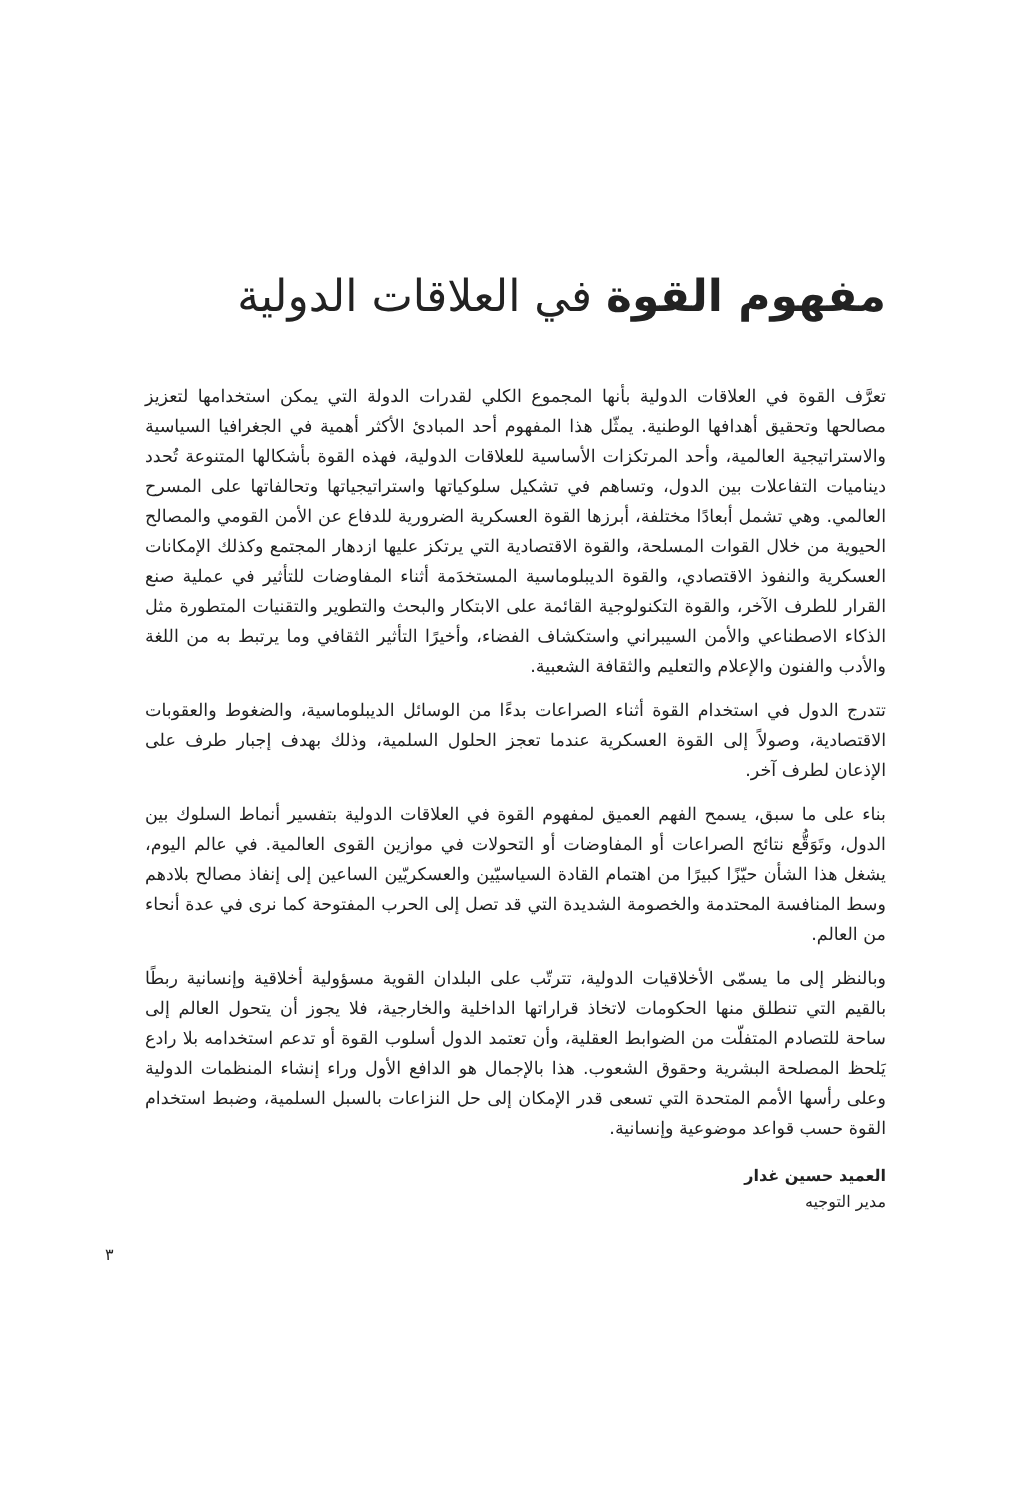مفهوم القوة في العلاقات الدولية
تعرَّف القوة في العلاقات الدولية بأنها المجموع الكلي لقدرات الدولة التي يمكن استخدامها لتعزيز مصالحها وتحقيق أهدافها الوطنية. يمثّل هذا المفهوم أحد المبادئ الأكثر أهمية في الجغرافيا السياسية والاستراتيجية العالمية، وأحد المرتكزات الأساسية للعلاقات الدولية، فهذه القوة بأشكالها المتنوعة تُحدد ديناميات التفاعلات بين الدول، وتساهم في تشكيل سلوكياتها واستراتيجياتها وتحالفاتها على المسرح العالمي. وهي تشمل أبعادًا مختلفة، أبرزها القوة العسكرية الضرورية للدفاع عن الأمن القومي والمصالح الحيوية من خلال القوات المسلحة، والقوة الاقتصادية التي يرتكز عليها ازدهار المجتمع وكذلك الإمكانات العسكرية والنفوذ الاقتصادي، والقوة الديبلوماسية المستخدَمة أثناء المفاوضات للتأثير في عملية صنع القرار للطرف الآخر، والقوة التكنولوجية القائمة على الابتكار والبحث والتطوير والتقنيات المتطورة مثل الذكاء الاصطناعي والأمن السيبراني واستكشاف الفضاء، وأخيرًا التأثير الثقافي وما يرتبط به من اللغة والأدب والفنون والإعلام والتعليم والثقافة الشعبية.
تتدرج الدول في استخدام القوة أثناء الصراعات بدءًا من الوسائل الديبلوماسية، والضغوط والعقوبات الاقتصادية، وصولاً إلى القوة العسكرية عندما تعجز الحلول السلمية، وذلك بهدف إجبار طرف على الإذعان لطرف آخر.
بناء على ما سبق، يسمح الفهم العميق لمفهوم القوة في العلاقات الدولية بتفسير أنماط السلوك بين الدول، وتَوَقُّع نتائج الصراعات أو المفاوضات أو التحولات في موازين القوى العالمية. في عالم اليوم، يشغل هذا الشأن حيّزًا كبيرًا من اهتمام القادة السياسيّين والعسكريّين الساعين إلى إنفاذ مصالح بلادهم وسط المنافسة المحتدمة والخصومة الشديدة التي قد تصل إلى الحرب المفتوحة كما نرى في عدة أنحاء من العالم.
وبالنظر إلى ما يسمّى الأخلاقيات الدولية، تترتّب على البلدان القوية مسؤولية أخلاقية وإنسانية ربطًا بالقيم التي تنطلق منها الحكومات لاتخاذ قراراتها الداخلية والخارجية، فلا يجوز أن يتحول العالم إلى ساحة للتصادم المتفلّت من الضوابط العقلية، وأن تعتمد الدول أسلوب القوة أو تدعم استخدامه بلا رادع يَلحظ المصلحة البشرية وحقوق الشعوب. هذا بالإجمال هو الدافع الأول وراء إنشاء المنظمات الدولية وعلى رأسها الأمم المتحدة التي تسعى قدر الإمكان إلى حل النزاعات بالسبل السلمية، وضبط استخدام القوة حسب قواعد موضوعية وإنسانية.
العميد حسين غدار
مدير التوجيه
٣